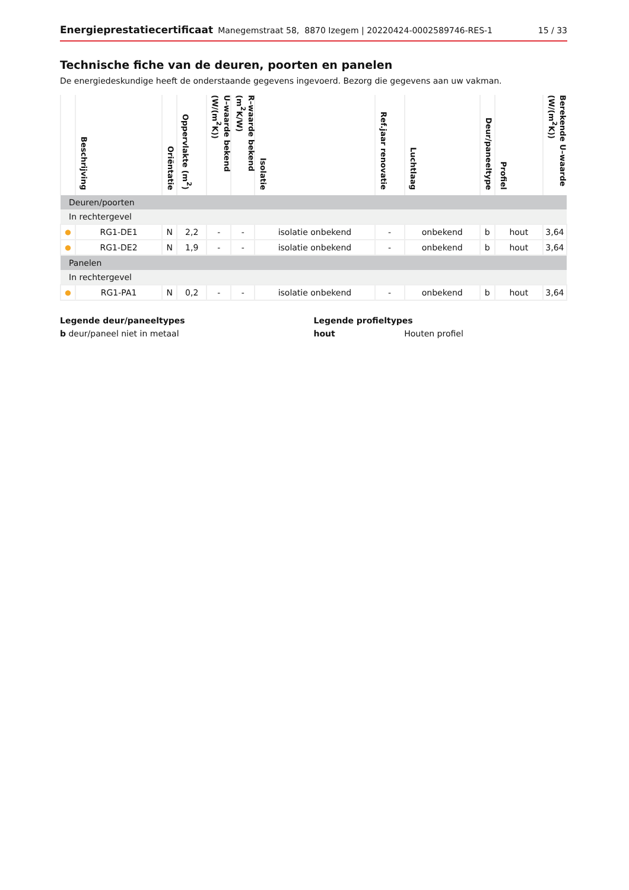Energieprestatiecertificaat Manegemstraat 58, 8870 Izegem | 20220424-0002589746-RES-1 15 / 33
Technische fiche van de deuren, poorten en panelen
De energiedeskundige heeft de onderstaande gegevens ingevoerd. Bezorg die gegevens aan uw vakman.
| | Beschrijving | Oriëntatie | Oppervlakte (m<sup>2</sup>) | U–waarde bekend (W/(m<sup>2</sup>K)) | R–waarde bekend (m<sup>2</sup>K/W) | Isolatie | Ref.jaar renovatie | Luchtlaag | Deur/paneeltype | Profiel | Berekende U–waarde (W/(m<sup>2</sup>K)) |
| --- | --- | --- | --- | --- | --- | --- | --- | --- | --- | --- | --- |
| Deuren/poorten | | | | | | | | | | | |
| In rechtergevel | | | | | | | | | | | |
| ● | RG1-DE1 | N | 2,2 | - | - | isolatie onbekend | - | onbekend | b | hout | 3,64 |
| ● | RG1-DE2 | N | 1,9 | - | - | isolatie onbekend | - | onbekend | b | hout | 3,64 |
| Panelen | | | | | | | | | | | |
| In rechtergevel | | | | | | | | | | | |
| ● | RG1-PA1 | N | 0,2 | - | - | isolatie onbekend | - | onbekend | b | hout | 3,64 |
Legende deur/paneeltypes
b deur/paneel niet in metaal
Legende profieltypes
hout Houten profiel